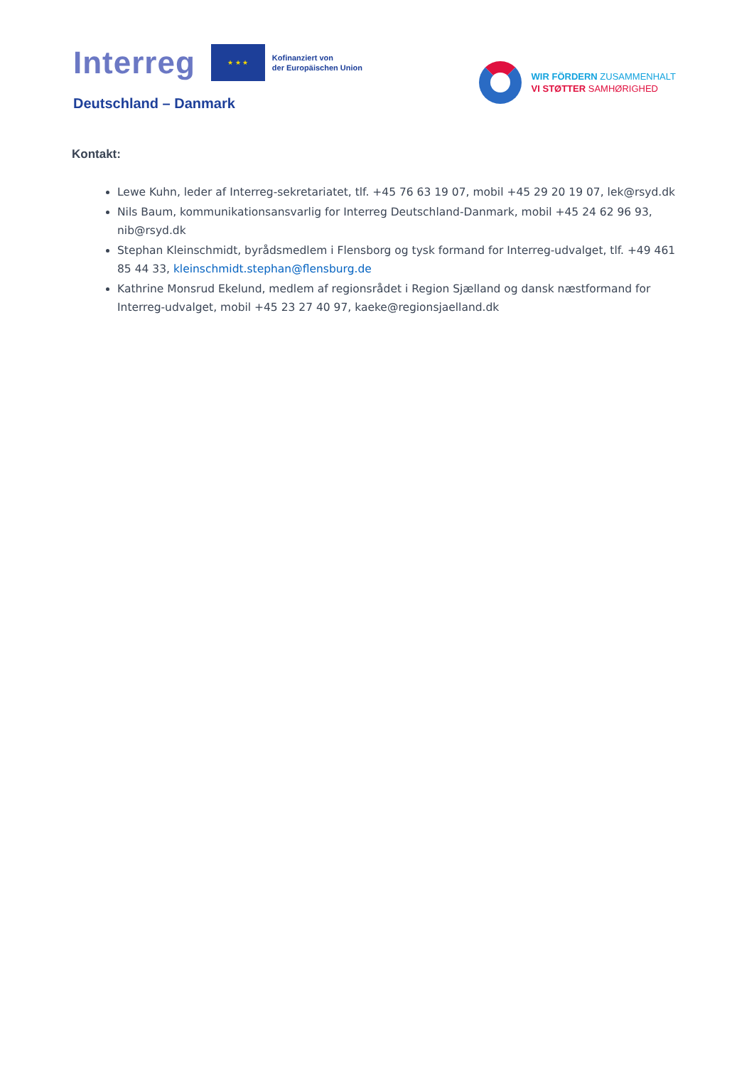Interreg
★ ★ ★
Kofinanziert von
der Europäischen Union
Deutschland – Danmark
WIR FÖRDERN ZUSAMMENHALT
VI STØTTER SAMHØRIGHED
Kontakt:
Lewe Kuhn, leder af Interreg-sekretariatet, tlf. +45 76 63 19 07, mobil +45 29 20 19 07, lek@rsyd.dk
Nils Baum, kommunikationsansvarlig for Interreg Deutschland-Danmark, mobil +45 24 62 96 93, nib@rsyd.dk
Stephan Kleinschmidt, byrådsmedlem i Flensborg og tysk formand for Interreg-udvalget, tlf. +49 461 85 44 33, kleinschmidt.stephan@flensburg.de
Kathrine Monsrud Ekelund, medlem af regionsrådet i Region Sjælland og dansk næstformand for Interreg-udvalget, mobil +45 23 27 40 97, kaeke@regionsjaelland.dk